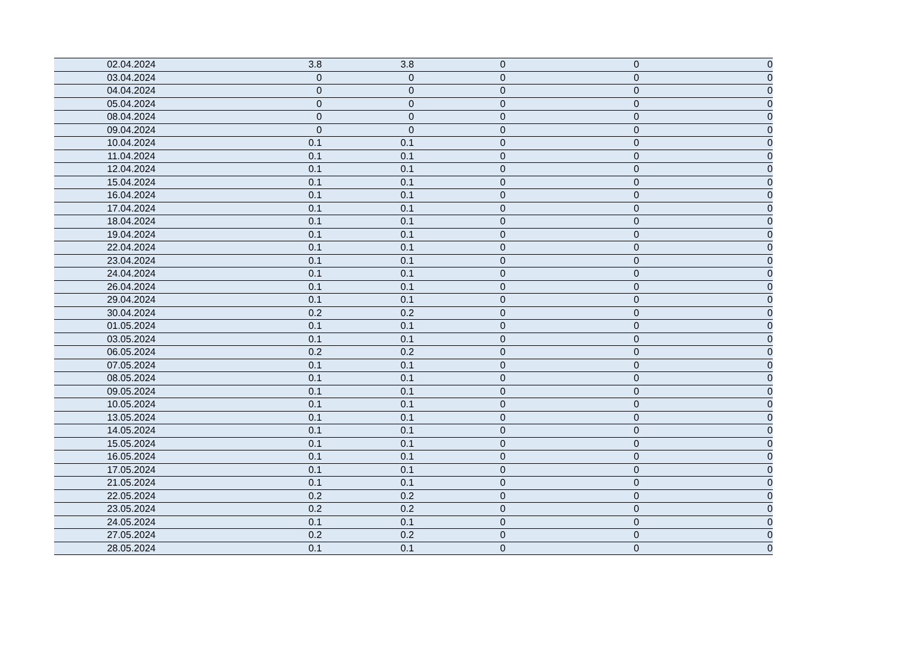| 02.04.2024 | 3.8 | 3.8 | 0 | 0 | 0 |
| 03.04.2024 | 0 | 0 | 0 | 0 | 0 |
| 04.04.2024 | 0 | 0 | 0 | 0 | 0 |
| 05.04.2024 | 0 | 0 | 0 | 0 | 0 |
| 08.04.2024 | 0 | 0 | 0 | 0 | 0 |
| 09.04.2024 | 0 | 0 | 0 | 0 | 0 |
| 10.04.2024 | 0.1 | 0.1 | 0 | 0 | 0 |
| 11.04.2024 | 0.1 | 0.1 | 0 | 0 | 0 |
| 12.04.2024 | 0.1 | 0.1 | 0 | 0 | 0 |
| 15.04.2024 | 0.1 | 0.1 | 0 | 0 | 0 |
| 16.04.2024 | 0.1 | 0.1 | 0 | 0 | 0 |
| 17.04.2024 | 0.1 | 0.1 | 0 | 0 | 0 |
| 18.04.2024 | 0.1 | 0.1 | 0 | 0 | 0 |
| 19.04.2024 | 0.1 | 0.1 | 0 | 0 | 0 |
| 22.04.2024 | 0.1 | 0.1 | 0 | 0 | 0 |
| 23.04.2024 | 0.1 | 0.1 | 0 | 0 | 0 |
| 24.04.2024 | 0.1 | 0.1 | 0 | 0 | 0 |
| 26.04.2024 | 0.1 | 0.1 | 0 | 0 | 0 |
| 29.04.2024 | 0.1 | 0.1 | 0 | 0 | 0 |
| 30.04.2024 | 0.2 | 0.2 | 0 | 0 | 0 |
| 01.05.2024 | 0.1 | 0.1 | 0 | 0 | 0 |
| 03.05.2024 | 0.1 | 0.1 | 0 | 0 | 0 |
| 06.05.2024 | 0.2 | 0.2 | 0 | 0 | 0 |
| 07.05.2024 | 0.1 | 0.1 | 0 | 0 | 0 |
| 08.05.2024 | 0.1 | 0.1 | 0 | 0 | 0 |
| 09.05.2024 | 0.1 | 0.1 | 0 | 0 | 0 |
| 10.05.2024 | 0.1 | 0.1 | 0 | 0 | 0 |
| 13.05.2024 | 0.1 | 0.1 | 0 | 0 | 0 |
| 14.05.2024 | 0.1 | 0.1 | 0 | 0 | 0 |
| 15.05.2024 | 0.1 | 0.1 | 0 | 0 | 0 |
| 16.05.2024 | 0.1 | 0.1 | 0 | 0 | 0 |
| 17.05.2024 | 0.1 | 0.1 | 0 | 0 | 0 |
| 21.05.2024 | 0.1 | 0.1 | 0 | 0 | 0 |
| 22.05.2024 | 0.2 | 0.2 | 0 | 0 | 0 |
| 23.05.2024 | 0.2 | 0.2 | 0 | 0 | 0 |
| 24.05.2024 | 0.1 | 0.1 | 0 | 0 | 0 |
| 27.05.2024 | 0.2 | 0.2 | 0 | 0 | 0 |
| 28.05.2024 | 0.1 | 0.1 | 0 | 0 | 0 |